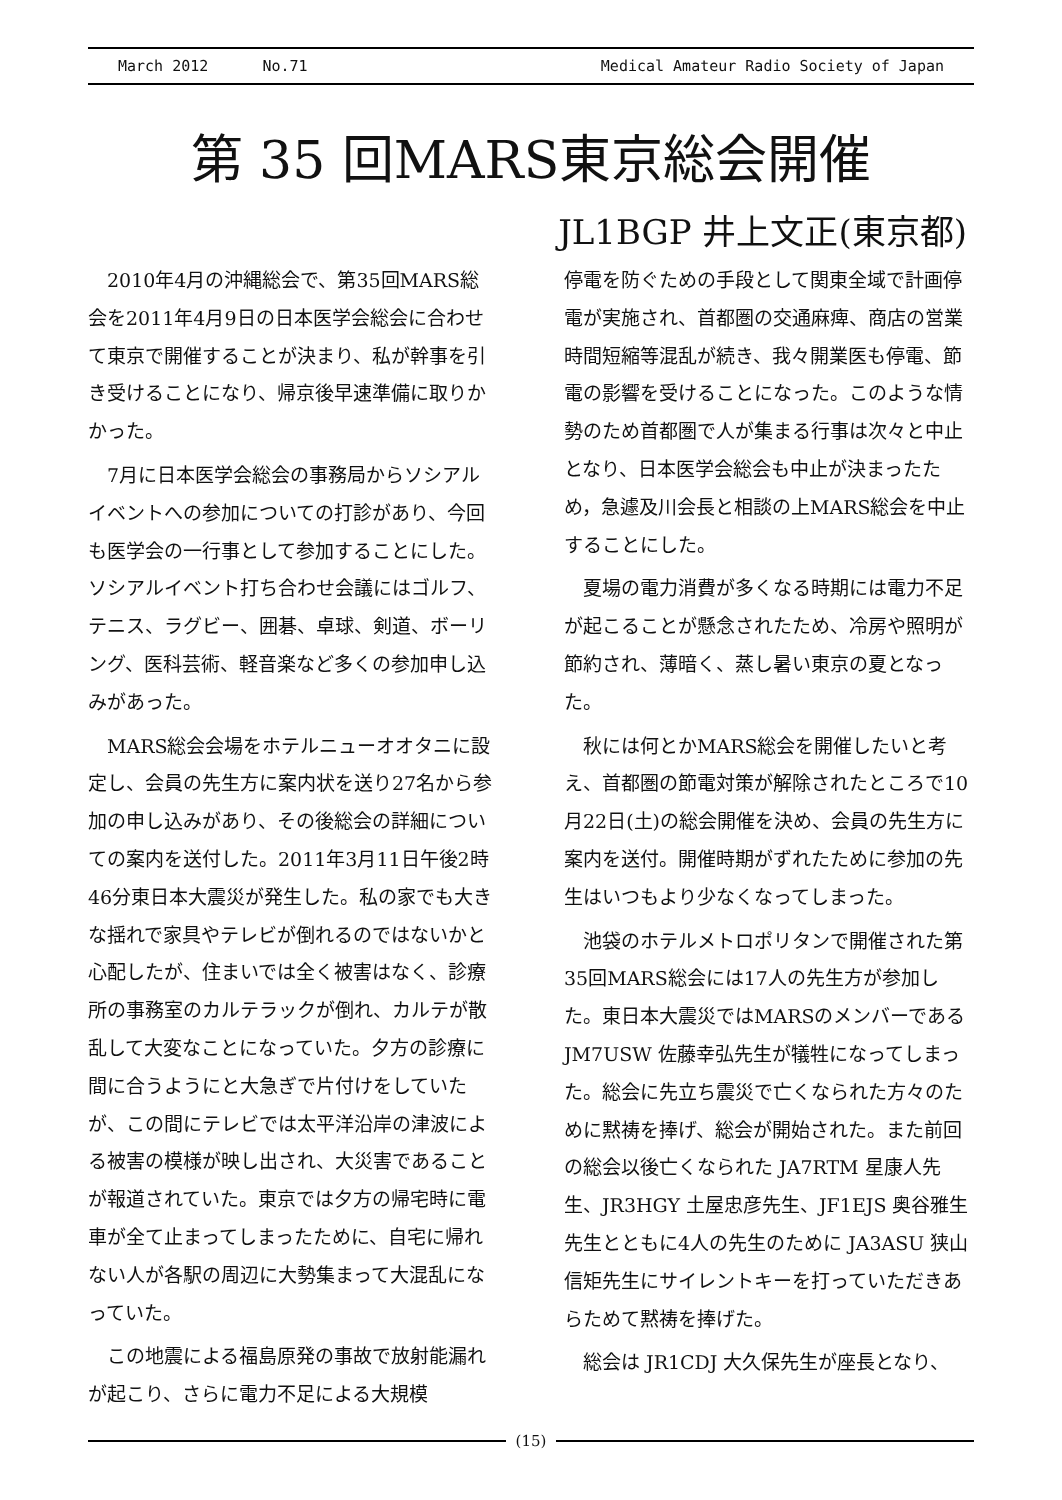March 2012 No.71 Medical Amateur Radio Society of Japan
第 35 回MARS東京総会開催
JL1BGP 井上文正(東京都)
2010年4月の沖縄総会で、第35回MARS総会を2011年4月9日の日本医学会総会に合わせて東京で開催することが決まり、私が幹事を引き受けることになり、帰京後早速準備に取りかかった。
7月に日本医学会総会の事務局からソシアルイベントへの参加についての打診があり、今回も医学会の一行事として参加することにした。ソシアルイベント打ち合わせ会議にはゴルフ、テニス、ラグビー、囲碁、卓球、剣道、ボーリング、医科芸術、軽音楽など多くの参加申し込みがあった。
MARS総会会場をホテルニューオオタニに設定し、会員の先生方に案内状を送り27名から参加の申し込みがあり、その後総会の詳細についての案内を送付した。2011年3月11日午後2時46分東日本大震災が発生した。私の家でも大きな揺れで家具やテレビが倒れるのではないかと心配したが、住まいでは全く被害はなく、診療所の事務室のカルテラックが倒れ、カルテが散乱して大変なことになっていた。夕方の診療に間に合うようにと大急ぎで片付けをしていたが、この間にテレビでは太平洋沿岸の津波による被害の模様が映し出され、大災害であることが報道されていた。東京では夕方の帰宅時に電車が全て止まってしまったために、自宅に帰れない人が各駅の周辺に大勢集まって大混乱になっていた。
この地震による福島原発の事故で放射能漏れが起こり、さらに電力不足による大規模
停電を防ぐための手段として関東全域で計画停電が実施され、首都圏の交通麻痺、商店の営業時間短縮等混乱が続き、我々開業医も停電、節電の影響を受けることになった。このような情勢のため首都圏で人が集まる行事は次々と中止となり、日本医学会総会も中止が決まったため，急遽及川会長と相談の上MARS総会を中止することにした。
夏場の電力消費が多くなる時期には電力不足が起こることが懸念されたため、冷房や照明が節約され、薄暗く、蒸し暑い東京の夏となった。
秋には何とかMARS総会を開催したいと考え、首都圏の節電対策が解除されたところで10月22日(土)の総会開催を決め、会員の先生方に案内を送付。開催時期がずれたために参加の先生はいつもより少なくなってしまった。
池袋のホテルメトロポリタンで開催された第35回MARS総会には17人の先生方が参加した。東日本大震災ではMARSのメンバーである JM7USW 佐藤幸弘先生が犠牲になってしまった。総会に先立ち震災で亡くなられた方々のために黙祷を捧げ、総会が開始された。また前回の総会以後亡くなられた JA7RTM 星康人先生、JR3HGY 土屋忠彦先生、JF1EJS 奥谷雅生先生とともに4人の先生のために JA3ASU 狭山信矩先生にサイレントキーを打っていただきあらためて黙祷を捧げた。
総会は JR1CDJ 大久保先生が座長となり、
(15)